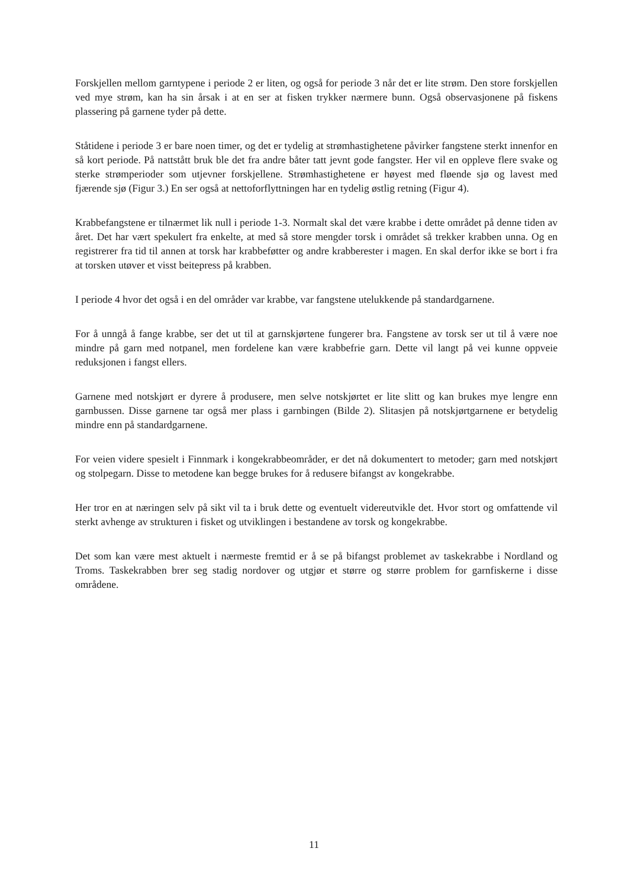Forskjellen mellom garntypene i periode 2 er liten, og også for periode 3 når det er lite strøm. Den store forskjellen ved mye strøm, kan ha sin årsak i at en ser at fisken trykker nærmere bunn. Også observasjonene på fiskens plassering på garnene tyder på dette.
Ståtidene i periode 3 er bare noen timer, og det er tydelig at strømhastighetene påvirker fangstene sterkt innenfor en så kort periode. På nattstått bruk ble det fra andre båter tatt jevnt gode fangster. Her vil en oppleve flere svake og sterke strømperioder som utjevner forskjellene. Strømhastighetene er høyest med fløende sjø og lavest med fjærende sjø (Figur 3.) En ser også at nettoforflyttningen har en tydelig østlig retning (Figur 4).
Krabbefangstene er tilnærmet lik null i periode 1-3. Normalt skal det være krabbe i dette området på denne tiden av året. Det har vært spekulert fra enkelte, at med så store mengder torsk i området så trekker krabben unna. Og en registrerer fra tid til annen at torsk har krabbeføtter og andre krabberester i magen. En skal derfor ikke se bort i fra at torsken utøver et visst beitepress på krabben.
I periode 4 hvor det også i en del områder var krabbe, var fangstene utelukkende på standardgarnene.
For å unngå å fange krabbe, ser det ut til at garnskjørtene fungerer bra. Fangstene av torsk ser ut til å være noe mindre på garn med notpanel, men fordelene kan være krabbefrie garn. Dette vil langt på vei kunne oppveie reduksjonen i fangst ellers.
Garnene med notskjørt er dyrere å produsere, men selve notskjørtet er lite slitt og kan brukes mye lengre enn garnbussen. Disse garnene tar også mer plass i garnbingen (Bilde 2). Slitasjen på notskjørtgarnene er betydelig mindre enn på standardgarnene.
For veien videre spesielt i Finnmark i kongekrabbeområder, er det nå dokumentert to metoder; garn med notskjørt og stolpegarn. Disse to metodene kan begge brukes for å redusere bifangst av kongekrabbe.
Her tror en at næringen selv på sikt vil ta i bruk dette og eventuelt videreutvikle det. Hvor stort og omfattende vil sterkt avhenge av strukturen i fisket og utviklingen i bestandene av torsk og kongekrabbe.
Det som kan være mest aktuelt i nærmeste fremtid er å se på bifangst problemet av taskekrabbe i Nordland og Troms. Taskekrabben brer seg stadig nordover og utgjør et større og større problem for garnfiskerne i disse områdene.
11